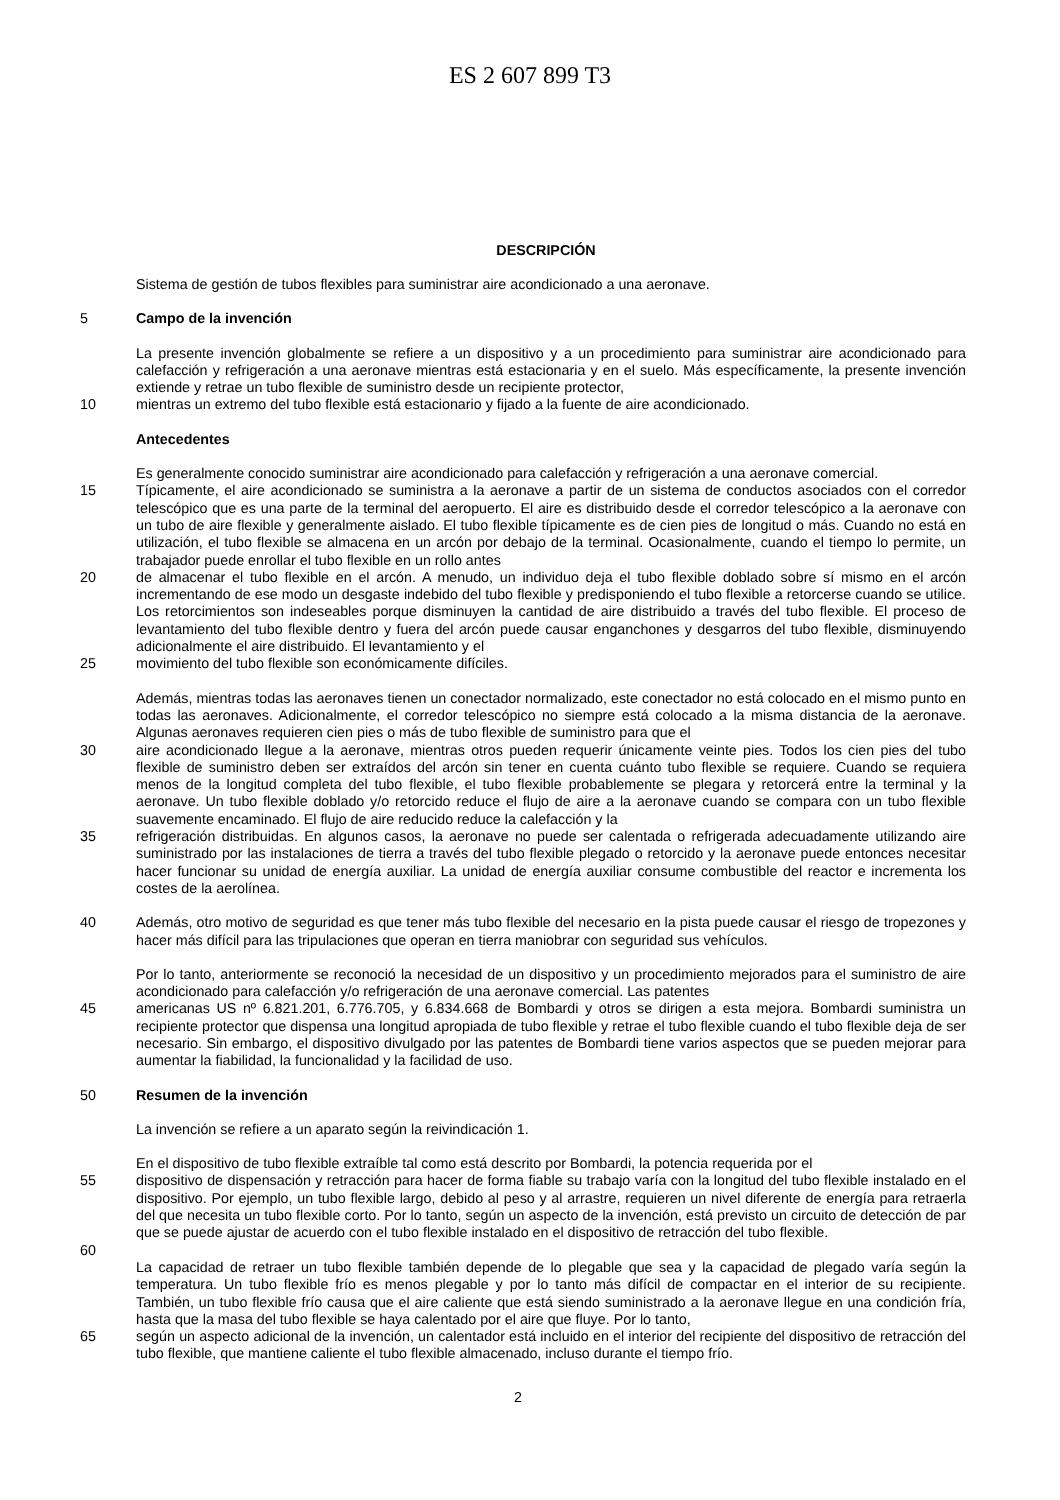ES 2 607 899 T3
DESCRIPCIÓN
Sistema de gestión de tubos flexibles para suministrar aire acondicionado a una aeronave.
5 Campo de la invención
La presente invención globalmente se refiere a un dispositivo y a un procedimiento para suministrar aire acondicionado para calefacción y refrigeración a una aeronave mientras está estacionaria y en el suelo. Más específicamente, la presente invención extiende y retrae un tubo flexible de suministro desde un recipiente protector,
10 mientras un extremo del tubo flexible está estacionario y fijado a la fuente de aire acondicionado.
Antecedentes
Es generalmente conocido suministrar aire acondicionado para calefacción y refrigeración a una aeronave comercial.
15 Típicamente, el aire acondicionado se suministra a la aeronave a partir de un sistema de conductos asociados con el corredor telescópico que es una parte de la terminal del aeropuerto. El aire es distribuido desde el corredor telescópico a la aeronave con un tubo de aire flexible y generalmente aislado. El tubo flexible típicamente es de cien pies de longitud o más. Cuando no está en utilización, el tubo flexible se almacena en un arcón por debajo de la terminal. Ocasionalmente, cuando el tiempo lo permite, un trabajador puede enrollar el tubo flexible en un rollo antes
20 de almacenar el tubo flexible en el arcón. A menudo, un individuo deja el tubo flexible doblado sobre sí mismo en el arcón incrementando de ese modo un desgaste indebido del tubo flexible y predisponiendo el tubo flexible a retorcerse cuando se utilice. Los retorcimientos son indeseables porque disminuyen la cantidad de aire distribuido a través del tubo flexible. El proceso de levantamiento del tubo flexible dentro y fuera del arcón puede causar enganchones y desgarros del tubo flexible, disminuyendo adicionalmente el aire distribuido. El levantamiento y el
25 movimiento del tubo flexible son económicamente difíciles.
Además, mientras todas las aeronaves tienen un conectador normalizado, este conectador no está colocado en el mismo punto en todas las aeronaves. Adicionalmente, el corredor telescópico no siempre está colocado a la misma distancia de la aeronave. Algunas aeronaves requieren cien pies o más de tubo flexible de suministro para que el
30 aire acondicionado llegue a la aeronave, mientras otros pueden requerir únicamente veinte pies. Todos los cien pies del tubo flexible de suministro deben ser extraídos del arcón sin tener en cuenta cuánto tubo flexible se requiere. Cuando se requiera menos de la longitud completa del tubo flexible, el tubo flexible probablemente se plegara y retorcerá entre la terminal y la aeronave. Un tubo flexible doblado y/o retorcido reduce el flujo de aire a la aeronave cuando se compara con un tubo flexible suavemente encaminado. El flujo de aire reducido reduce la calefacción y la
35 refrigeración distribuidas. En algunos casos, la aeronave no puede ser calentada o refrigerada adecuadamente utilizando aire suministrado por las instalaciones de tierra a través del tubo flexible plegado o retorcido y la aeronave puede entonces necesitar hacer funcionar su unidad de energía auxiliar. La unidad de energía auxiliar consume combustible del reactor e incrementa los costes de la aerolínea.
40 Además, otro motivo de seguridad es que tener más tubo flexible del necesario en la pista puede causar el riesgo de tropezones y hacer más difícil para las tripulaciones que operan en tierra maniobrar con seguridad sus vehículos.
Por lo tanto, anteriormente se reconoció la necesidad de un dispositivo y un procedimiento mejorados para el suministro de aire acondicionado para calefacción y/o refrigeración de una aeronave comercial. Las patentes
45 americanas US nº 6.821.201, 6.776.705, y 6.834.668 de Bombardi y otros se dirigen a esta mejora. Bombardi suministra un recipiente protector que dispensa una longitud apropiada de tubo flexible y retrae el tubo flexible cuando el tubo flexible deja de ser necesario. Sin embargo, el dispositivo divulgado por las patentes de Bombardi tiene varios aspectos que se pueden mejorar para aumentar la fiabilidad, la funcionalidad y la facilidad de uso.
50 Resumen de la invención
La invención se refiere a un aparato según la reivindicación 1.
En el dispositivo de tubo flexible extraíble tal como está descrito por Bombardi, la potencia requerida por el
55 dispositivo de dispensación y retracción para hacer de forma fiable su trabajo varía con la longitud del tubo flexible instalado en el dispositivo. Por ejemplo, un tubo flexible largo, debido al peso y al arrastre, requieren un nivel diferente de energía para retraerla del que necesita un tubo flexible corto. Por lo tanto, según un aspecto de la invención, está previsto un circuito de detección de par que se puede ajustar de acuerdo con el tubo flexible instalado en el dispositivo de retracción del tubo flexible.
60
La capacidad de retraer un tubo flexible también depende de lo plegable que sea y la capacidad de plegado varía según la temperatura. Un tubo flexible frío es menos plegable y por lo tanto más difícil de compactar en el interior de su recipiente. También, un tubo flexible frío causa que el aire caliente que está siendo suministrado a la aeronave llegue en una condición fría, hasta que la masa del tubo flexible se haya calentado por el aire que fluye. Por lo tanto,
65 según un aspecto adicional de la invención, un calentador está incluido en el interior del recipiente del dispositivo de retracción del tubo flexible, que mantiene caliente el tubo flexible almacenado, incluso durante el tiempo frío.
2